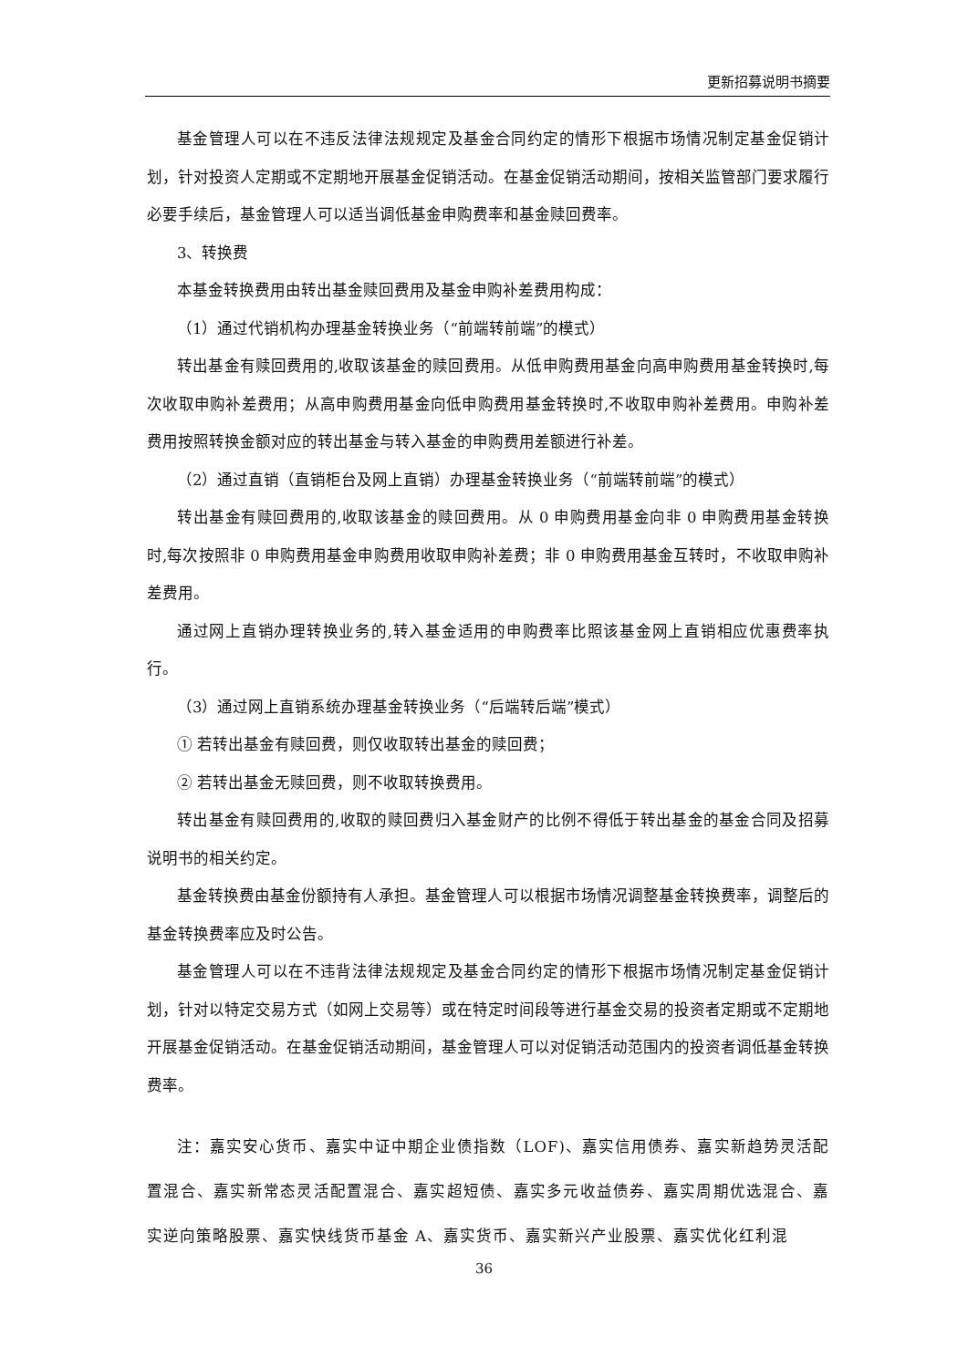更新招募说明书摘要
基金管理人可以在不违反法律法规规定及基金合同约定的情形下根据市场情况制定基金促销计划，针对投资人定期或不定期地开展基金促销活动。在基金促销活动期间，按相关监管部门要求履行必要手续后，基金管理人可以适当调低基金申购费率和基金赎回费率。
3、转换费
本基金转换费用由转出基金赎回费用及基金申购补差费用构成：
（1）通过代销机构办理基金转换业务（“前端转前端”的模式）
转出基金有赎回费用的,收取该基金的赎回费用。从低申购费用基金向高申购费用基金转换时,每次收取申购补差费用；从高申购费用基金向低申购费用基金转换时,不收取申购补差费用。申购补差费用按照转换金额对应的转出基金与转入基金的申购费用差额进行补差。
（2）通过直销（直销柜台及网上直销）办理基金转换业务（“前端转前端”的模式）
转出基金有赎回费用的,收取该基金的赎回费用。从 0 申购费用基金向非 0 申购费用基金转换时,每次按照非 0 申购费用基金申购费用收取申购补差费；非 0 申购费用基金互转时，不收取申购补差费用。
通过网上直销办理转换业务的,转入基金适用的申购费率比照该基金网上直销相应优惠费率执行。
（3）通过网上直销系统办理基金转换业务（“后端转后端”模式）
① 若转出基金有赎回费，则仅收取转出基金的赎回费；
② 若转出基金无赎回费，则不收取转换费用。
转出基金有赎回费用的,收取的赎回费归入基金财产的比例不得低于转出基金的基金合同及招募说明书的相关约定。
基金转换费由基金份额持有人承担。基金管理人可以根据市场情况调整基金转换费率，调整后的基金转换费率应及时公告。
基金管理人可以在不违背法律法规规定及基金合同约定的情形下根据市场情况制定基金促销计划，针对以特定交易方式（如网上交易等）或在特定时间段等进行基金交易的投资者定期或不定期地开展基金促销活动。在基金促销活动期间，基金管理人可以对促销活动范围内的投资者调低基金转换费率。
注：嘉实安心货币、嘉实中证中期企业债指数（LOF)、嘉实信用债券、嘉实新趋势灵活配置混合、嘉实新常态灵活配置混合、嘉实超短债、嘉实多元收益债券、嘉实周期优选混合、嘉实逆向策略股票、嘉实快线货币基金 A、嘉实货币、嘉实新兴产业股票、嘉实优化红利混
36